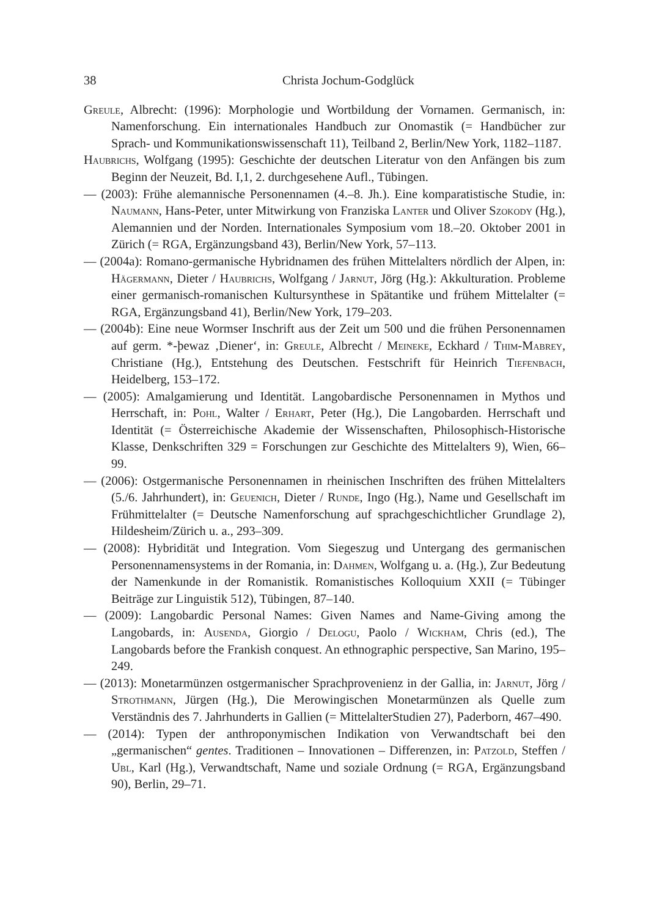38 Christa Jochum-Godglück
Greule, Albrecht: (1996): Morphologie und Wortbildung der Vornamen. Germanisch, in: Namenforschung. Ein internationales Handbuch zur Onomastik (= Handbücher zur Sprach- und Kommunikationswissenschaft 11), Teilband 2, Berlin/New York, 1182–1187.
Haubrichs, Wolfgang (1995): Geschichte der deutschen Literatur von den Anfängen bis zum Beginn der Neuzeit, Bd. I,1, 2. durchgesehene Aufl., Tübingen.
— (2003): Frühe alemannische Personennamen (4.–8. Jh.). Eine komparatistische Studie, in: Naumann, Hans-Peter, unter Mitwirkung von Franziska Lanter und Oliver Szokody (Hg.), Alemannien und der Norden. Internationales Symposium vom 18.–20. Oktober 2001 in Zürich (= RGA, Ergänzungsband 43), Berlin/New York, 57–113.
— (2004a): Romano-germanische Hybridnamen des frühen Mittelalters nördlich der Alpen, in: Hägermann, Dieter / Haubrichs, Wolfgang / Jarnut, Jörg (Hg.): Akkulturation. Probleme einer germanisch-romanischen Kultursynthese in Spätantike und frühem Mittelalter (= RGA, Ergänzungsband 41), Berlin/New York, 179–203.
— (2004b): Eine neue Wormser Inschrift aus der Zeit um 500 und die frühen Personennamen auf germ. *-þewaz ‚Diener‘, in: Greule, Albrecht / Meineke, Eckhard / Thim-Mabrey, Christiane (Hg.), Entstehung des Deutschen. Festschrift für Heinrich Tiefenbach, Heidelberg, 153–172.
— (2005): Amalgamierung und Identität. Langobardische Personennamen in Mythos und Herrschaft, in: Pohl, Walter / Erhart, Peter (Hg.), Die Langobarden. Herrschaft und Identität (= Österreichische Akademie der Wissenschaften, Philosophisch-Historische Klasse, Denkschriften 329 = Forschungen zur Geschichte des Mittelalters 9), Wien, 66–99.
— (2006): Ostgermanische Personennamen in rheinischen Inschriften des frühen Mittelalters (5./6. Jahrhundert), in: Geuenich, Dieter / Runde, Ingo (Hg.), Name und Gesellschaft im Frühmittelalter (= Deutsche Namenforschung auf sprachgeschichtlicher Grundlage 2), Hildesheim/Zürich u. a., 293–309.
— (2008): Hybridität und Integration. Vom Siegeszug und Untergang des germanischen Personennamensystems in der Romania, in: Dahmen, Wolfgang u. a. (Hg.), Zur Bedeutung der Namenkunde in der Romanistik. Romanistisches Kolloquium XXII (= Tübinger Beiträge zur Linguistik 512), Tübingen, 87–140.
— (2009): Langobardic Personal Names: Given Names and Name-Giving among the Langobards, in: Ausenda, Giorgio / Delogu, Paolo / Wickham, Chris (ed.), The Langobards before the Frankish conquest. An ethnographic perspective, San Marino, 195–249.
— (2013): Monetarmünzen ostgermanischer Sprachprovenienz in der Gallia, in: Jarnut, Jörg / Strothmann, Jürgen (Hg.), Die Merowingischen Monetarmünzen als Quelle zum Verständnis des 7. Jahrhunderts in Gallien (= MittelalterStudien 27), Paderborn, 467–490.
— (2014): Typen der anthroponymischen Indikation von Verwandtschaft bei den „germanischen“ gentes. Traditionen – Innovationen – Differenzen, in: Patzold, Steffen / Ubl, Karl (Hg.), Verwandtschaft, Name und soziale Ordnung (= RGA, Ergänzungsband 90), Berlin, 29–71.